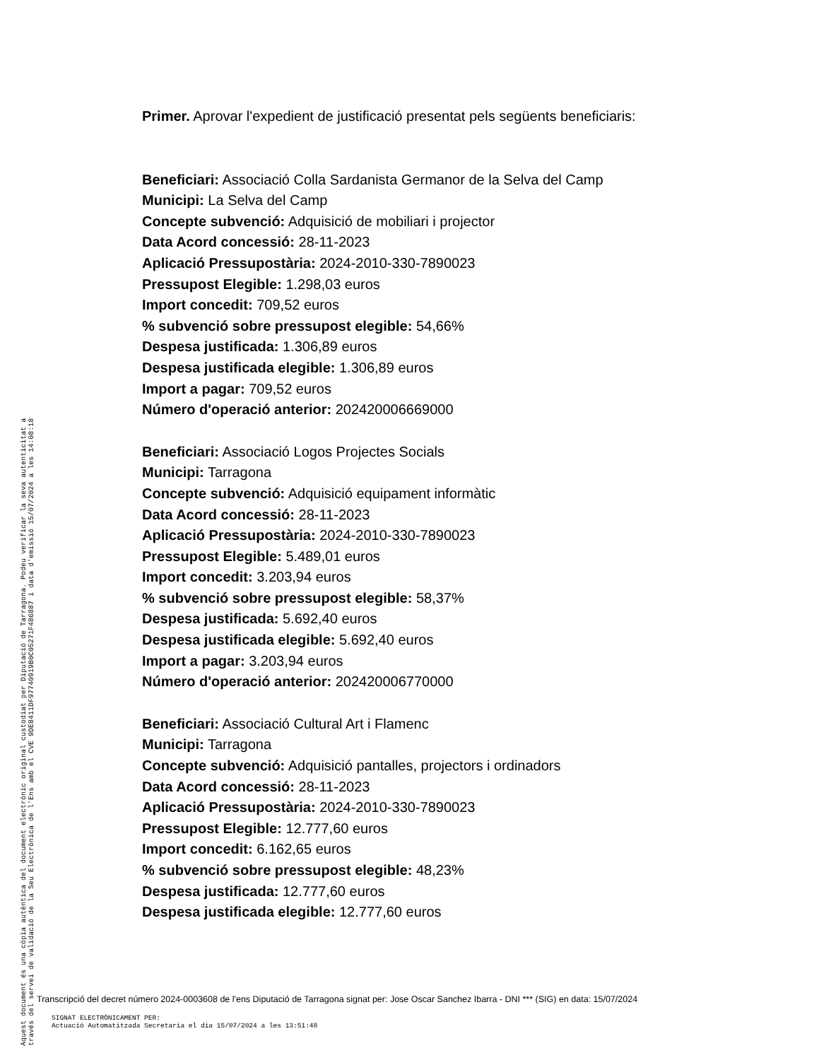Primer. Aprovar l'expedient de justificació presentat pels següents beneficiaris:
Beneficiari: Associació Colla Sardanista Germanor de la Selva del Camp
Municipi: La Selva del Camp
Concepte subvenció: Adquisició de mobiliari i projector
Data Acord concessió: 28-11-2023
Aplicació Pressupostària: 2024-2010-330-7890023
Pressupost Elegible: 1.298,03 euros
Import concedit: 709,52 euros
% subvenció sobre pressupost elegible: 54,66%
Despesa justificada: 1.306,89 euros
Despesa justificada elegible: 1.306,89 euros
Import a pagar: 709,52 euros
Número d'operació anterior: 202420006669000
Beneficiari: Associació Logos Projectes Socials
Municipi: Tarragona
Concepte subvenció: Adquisició equipament informàtic
Data Acord concessió: 28-11-2023
Aplicació Pressupostària: 2024-2010-330-7890023
Pressupost Elegible: 5.489,01 euros
Import concedit: 3.203,94 euros
% subvenció sobre pressupost elegible: 58,37%
Despesa justificada: 5.692,40 euros
Despesa justificada elegible: 5.692,40 euros
Import a pagar: 3.203,94 euros
Número d'operació anterior: 202420006770000
Beneficiari: Associació Cultural Art i Flamenc
Municipi: Tarragona
Concepte subvenció: Adquisició pantalles, projectors i ordinadors
Data Acord concessió: 28-11-2023
Aplicació Pressupostària: 2024-2010-330-7890023
Pressupost Elegible: 12.777,60 euros
Import concedit: 6.162,65 euros
% subvenció sobre pressupost elegible: 48,23%
Despesa justificada: 12.777,60 euros
Despesa justificada elegible: 12.777,60 euros
Aquest document és una còpia autèntica del document electrònic original custodiat per Diputació de Tarragona. Podeu verificar la seva autenticitat a
través del servei de validació de la Seu Electrònica de l'Ens amb el CVE 9DE8411DF97740919B0C05271F486887 i data d'emissió 15/07/2024 a les 14:08:18
Transcripció del decret número 2024-0003608 de l'ens Diputació de Tarragona signat per: Jose Oscar Sanchez Ibarra - DNI *** (SIG) en data: 15/07/2024
SIGNAT ELECTRÒNICAMENT PER:
Actuació Automatitzada Secretaria el dia 15/07/2024 a les 13:51:48